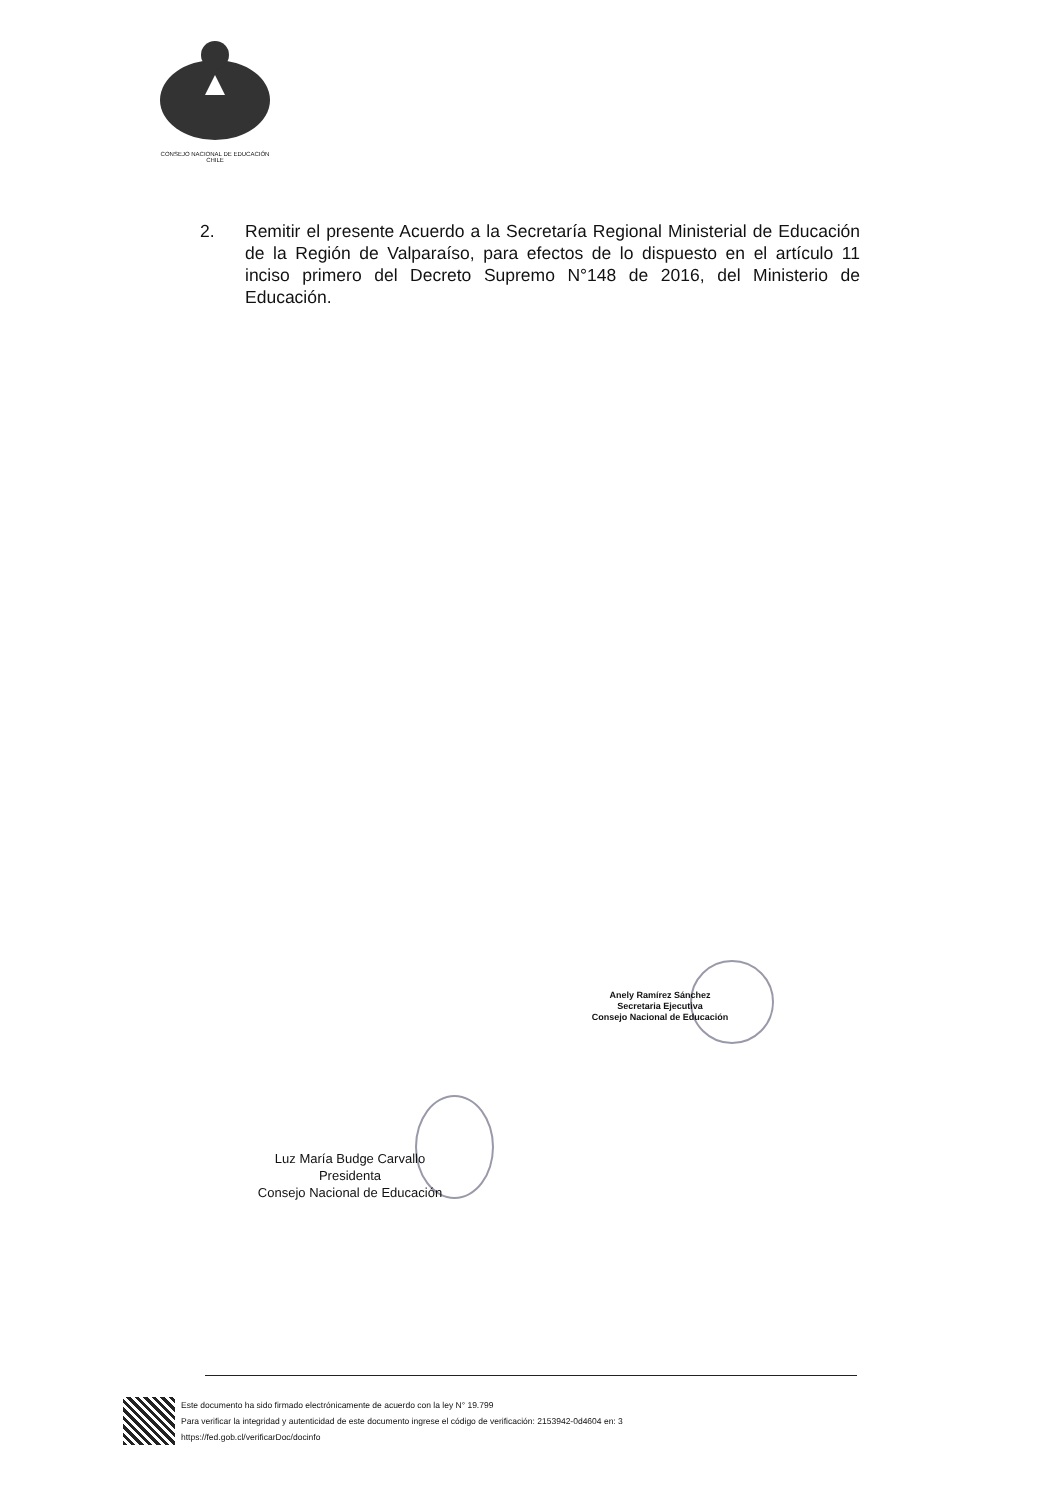CONSEJO NACIONAL DE EDUCACIÓN
CHILE
2. Remitir el presente Acuerdo a la Secretaría Regional Ministerial de Educación de la Región de Valparaíso, para efectos de lo dispuesto en el artículo 11 inciso primero del Decreto Supremo N°148 de 2016, del Ministerio de Educación.
Anely Ramírez Sánchez
Secretaria Ejecutiva
Consejo Nacional de Educación
Luz María Budge Carvallo
Presidenta
Consejo Nacional de Educación
Este documento ha sido firmado electrónicamente de acuerdo con la ley N° 19.799
Para verificar la integridad y autenticidad de este documento ingrese el código de verificación: 2153942-0d4604 en: 3
https://fed.gob.cl/verificarDoc/docinfo